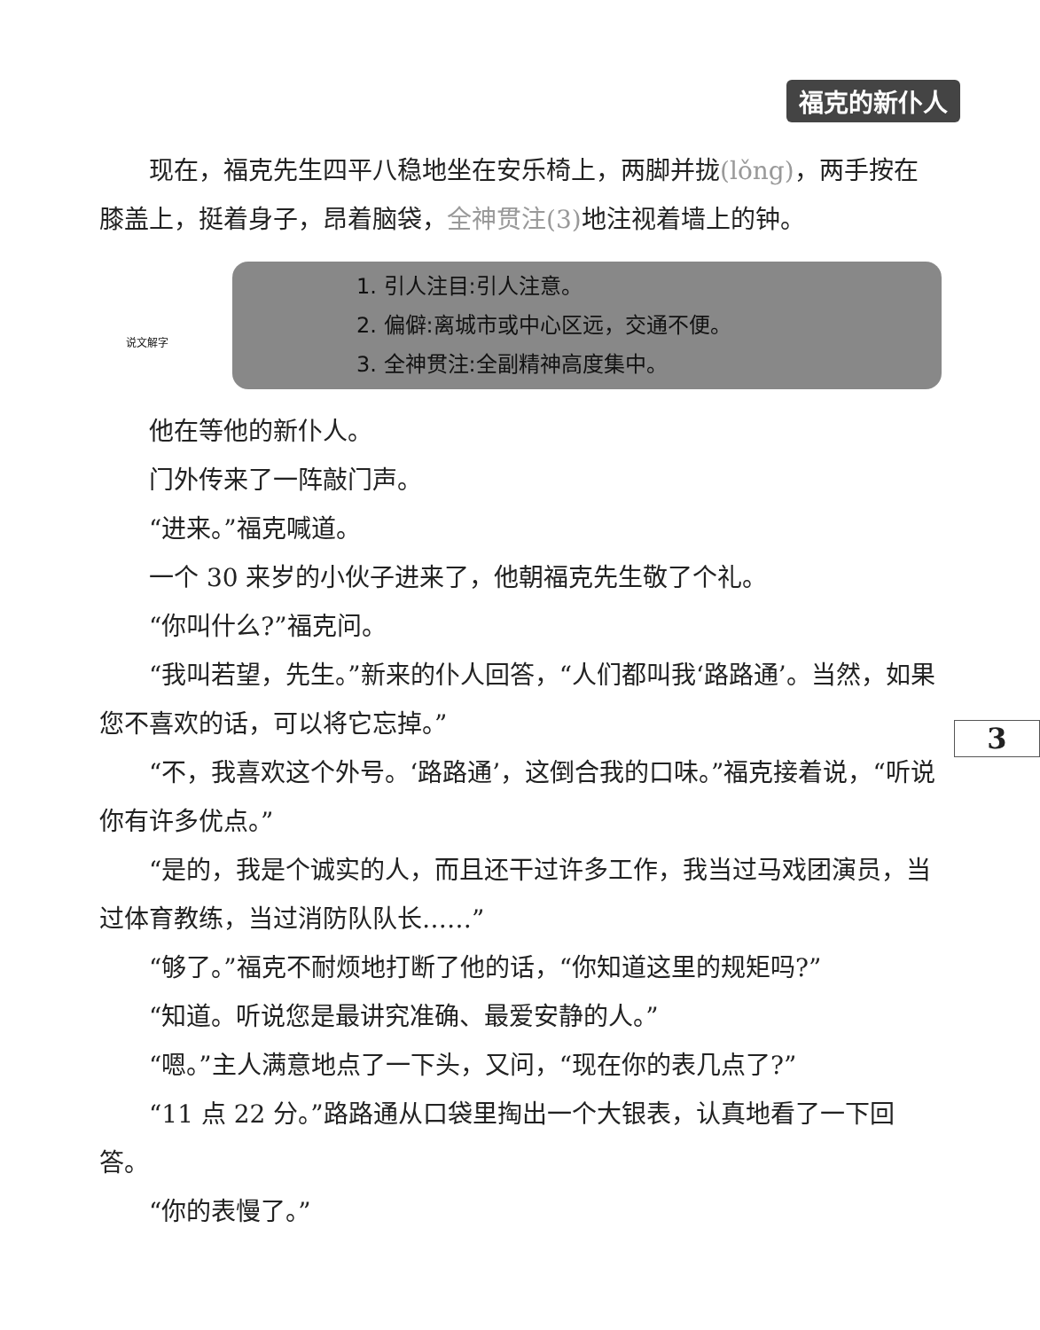福克的新仆人
现在，福克先生四平八稳地坐在安乐椅上，两脚并拢(lǒng)，两手按在膝盖上，挺着身子，昂着脑袋，全神贯注(3) 地注视着墙上的钟。
说文解字
1. 引人注目:引人注意。
2. 偏僻:离城市或中心区远，交通不便。
3. 全神贯注:全副精神高度集中。
他在等他的新仆人。
门外传来了一阵敲门声。
“进来。”福克喊道。
一个 30 来岁的小伙子进来了，他朝福克先生敬了个礼。
“你叫什么?”福克问。
“我叫若望，先生。”新来的仆人回答，“人们都叫我‘路路通’。当然，如果您不喜欢的话，可以将它忘掉。”
“不，我喜欢这个外号。‘路路通’，这倒合我的口味。”福克接着说，“听说你有许多优点。”
“是的，我是个诚实的人，而且还干过许多工作，我当过马戏团演员，当过体育教练，当过消防队队长……”
“够了。”福克不耐烦地打断了他的话，“你知道这里的规矩吗?”
“知道。听说您是最讲究准确、最爱安静的人。”
“嗯。”主人满意地点了一下头，又问，“现在你的表几点了?”
“11 点 22 分。”路路通从口袋里掏出一个大银表，认真地看了一下回答。
“你的表慢了。”
3